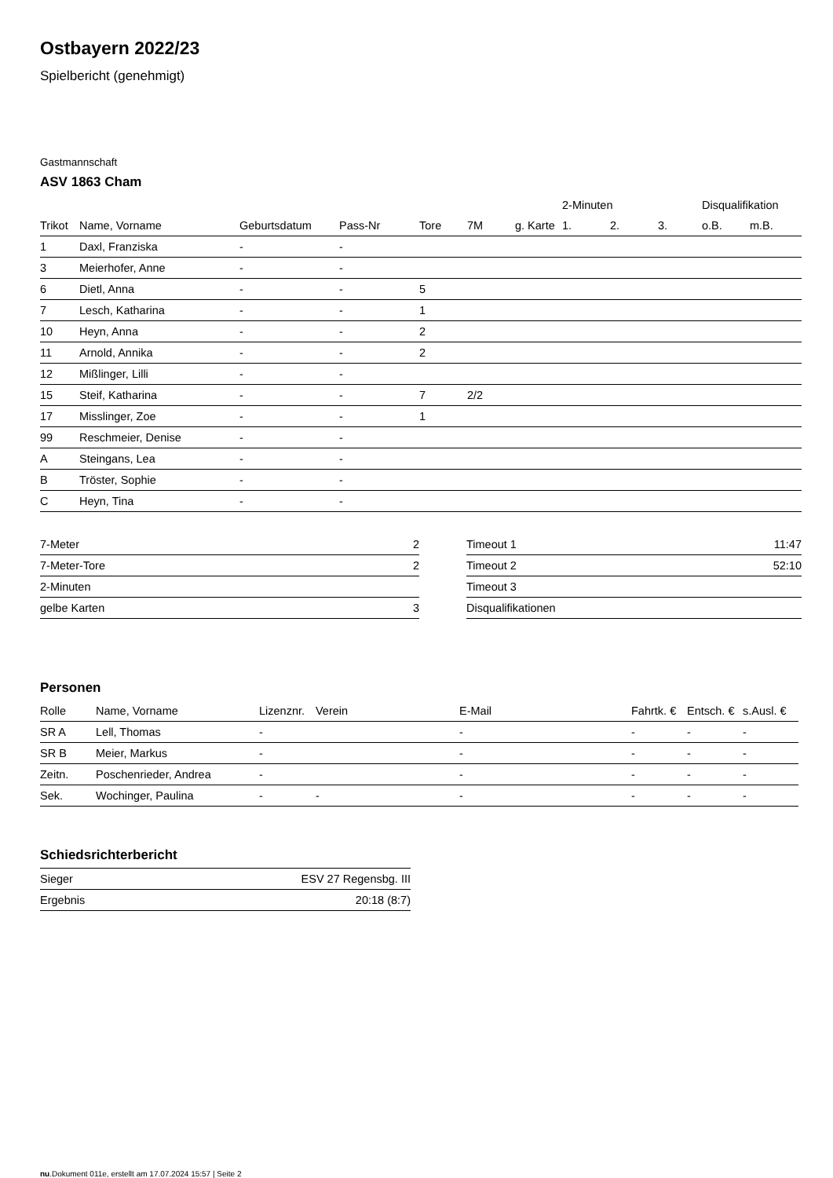Ostbayern 2022/23
Spielbericht (genehmigt)
Gastmannschaft
ASV 1863 Cham
| | | | | | | | 2-Minuten | | | Disqualifikation | |
| --- | --- | --- | --- | --- | --- | --- | --- | --- | --- | --- | --- |
| Trikot | Name, Vorname | Geburtsdatum | Pass-Nr | Tore | 7M | g. Karte | 1. | 2. | 3. | o.B. | m.B. |
| 1 | Daxl, Franziska | - | - | | | | | | | | |
| 3 | Meierhofer, Anne | - | - | | | | | | | | |
| 6 | Dietl, Anna | - | - | 5 | | | | | | | |
| 7 | Lesch, Katharina | - | - | 1 | | | | | | | |
| 10 | Heyn, Anna | - | - | 2 | | | | | | | |
| 11 | Arnold, Annika | - | - | 2 | | | | | | | |
| 12 | Mißlinger, Lilli | - | - | | | | | | | | |
| 15 | Steif, Katharina | - | - | 7 | 2/2 | | | | | | |
| 17 | Misslinger, Zoe | - | - | 1 | | | | | | | |
| 99 | Reschmeier, Denise | - | - | | | | | | | | |
| A | Steingans, Lea | - | - | | | | | | | | |
| B | Tröster, Sophie | - | - | | | | | | | | |
| C | Heyn, Tina | - | - | | | | | | | | |
| 7-Meter | 2 |
| 7-Meter-Tore | 2 |
| 2-Minuten | |
| gelbe Karten | 3 |
| Timeout 1 | 11:47 |
| Timeout 2 | 52:10 |
| Timeout 3 | |
| Disqualifikationen | |
Personen
| Rolle | Name, Vorname | Lizenznr. | Verein | E-Mail | Fahrtk. € | Entsch. € | s.Ausl. € |
| --- | --- | --- | --- | --- | --- | --- | --- |
| SR A | Lell, Thomas | - | | - | - | - | - |
| SR B | Meier, Markus | - | | - | - | - | - |
| Zeitn. | Poschenrieder, Andrea | - | | - | - | - | - |
| Sek. | Wochinger, Paulina | - | - | - | - | - | - |
Schiedsrichterbericht
| Sieger | ESV 27 Regensbg. III |
| Ergebnis | 20:18 (8:7) |
nu.Dokument 011e, erstellt am 17.07.2024 15:57 | Seite 2